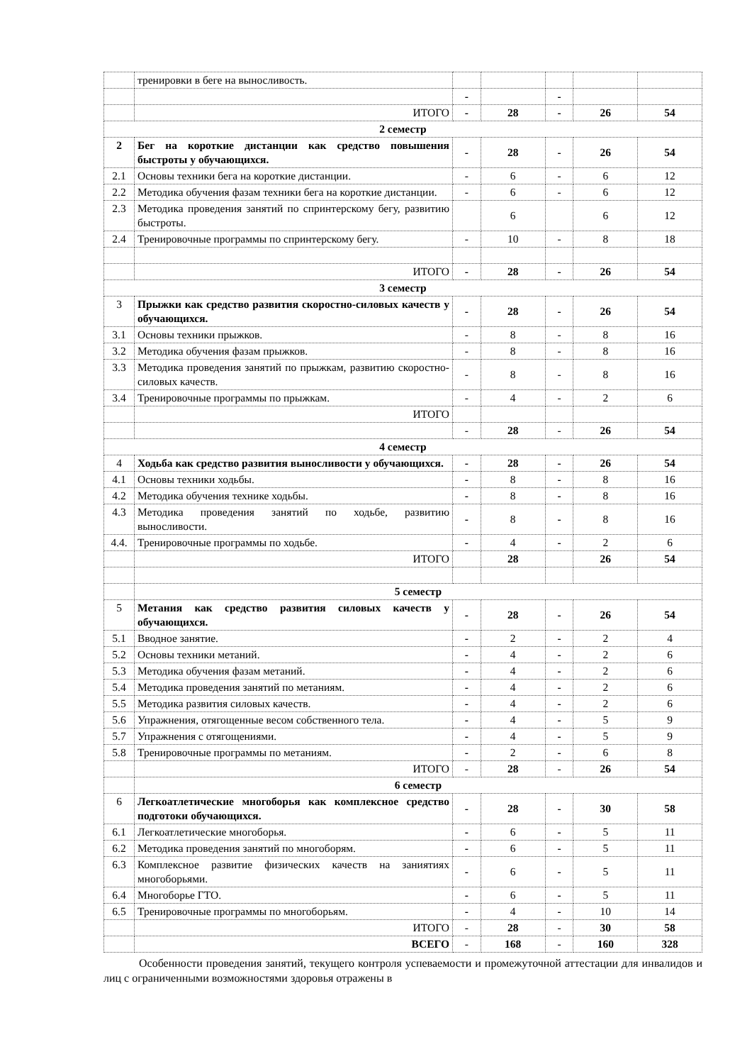| | тренировки в беге на выносливость. | | | | | |
| | | - | | - | | |
| | ИТОГО | - | 28 | - | 26 | 54 |
| 2 семестр | | | | | | |
| 2 | Бег на короткие дистанции как средство повышения быстроты у обучающихся. | - | 28 | - | 26 | 54 |
| 2.1 | Основы техники бега на короткие дистанции. | - | 6 | - | 6 | 12 |
| 2.2 | Методика обучения фазам техники бега на короткие дистанции. | - | 6 | - | 6 | 12 |
| 2.3 | Методика проведения занятий по спринтерскому бегу, развитию быстроты. | | 6 | | 6 | 12 |
| 2.4 | Тренировочные программы по спринтерскому бегу. | - | 10 | - | 8 | 18 |
| | ИТОГО | - | 28 | - | 26 | 54 |
| 3 семестр | | | | | | |
| 3 | Прыжки как средство развития скоростно-силовых качеств у обучающихся. | - | 28 | - | 26 | 54 |
| 3.1 | Основы техники прыжков. | - | 8 | - | 8 | 16 |
| 3.2 | Методика обучения фазам прыжков. | - | 8 | - | 8 | 16 |
| 3.3 | Методика проведения занятий по прыжкам, развитию скоростно-силовых качеств. | - | 8 | - | 8 | 16 |
| 3.4 | Тренировочные программы по прыжкам. | - | 4 | - | 2 | 6 |
| | ИТОГО | | | | | |
| | | - | 28 | - | 26 | 54 |
| 4 семестр | | | | | | |
| 4 | Ходьба как средство развития выносливости у обучающихся. | - | 28 | - | 26 | 54 |
| 4.1 | Основы техники ходьбы. | - | 8 | - | 8 | 16 |
| 4.2 | Методика обучения технике ходьбы. | - | 8 | - | 8 | 16 |
| 4.3 | Методика проведения занятий по ходьбе, развитию выносливости. | - | 8 | - | 8 | 16 |
| 4.4. | Тренировочные программы по ходьбе. | - | 4 | - | 2 | 6 |
| | ИТОГО | | 28 | | 26 | 54 |
| | 5 семестр | | | | | |
| 5 | Метания как средство развития силовых качеств у обучающихся. | - | 28 | - | 26 | 54 |
| 5.1 | Вводное занятие. | - | 2 | - | 2 | 4 |
| 5.2 | Основы техники метаний. | - | 4 | - | 2 | 6 |
| 5.3 | Методика обучения фазам метаний. | - | 4 | - | 2 | 6 |
| 5.4 | Методика проведения занятий по метаниям. | - | 4 | - | 2 | 6 |
| 5.5 | Методика развития силовых качеств. | - | 4 | - | 2 | 6 |
| 5.6 | Упражнения, отягощенные весом собственного тела. | - | 4 | - | 5 | 9 |
| 5.7 | Упражнения с отягощениями. | - | 4 | - | 5 | 9 |
| 5.8 | Тренировочные программы по метаниям. | - | 2 | - | 6 | 8 |
| | ИТОГО | - | 28 | - | 26 | 54 |
| | 6 семестр | | | | | |
| 6 | Легкоатлетические многоборья как комплексное средство подготоки обучающихся. | - | 28 | - | 30 | 58 |
| 6.1 | Легкоатлетические многоборья. | - | 6 | - | 5 | 11 |
| 6.2 | Методика проведения занятий по многоборям. | - | 6 | - | 5 | 11 |
| 6.3 | Комплексное развитие физических качеств на заниятиях многоборьями. | - | 6 | - | 5 | 11 |
| 6.4 | Многоборье ГТО. | - | 6 | - | 5 | 11 |
| 6.5 | Тренировочные программы по многоборьям. | - | 4 | - | 10 | 14 |
| | ИТОГО | - | 28 | - | 30 | 58 |
| | ВСЕГО | - | 168 | - | 160 | 328 |
Особенности проведения занятий, текущего контроля успеваемости и промежуточной аттестации для инвалидов и лиц с ограниченными возможностями здоровья отражены в